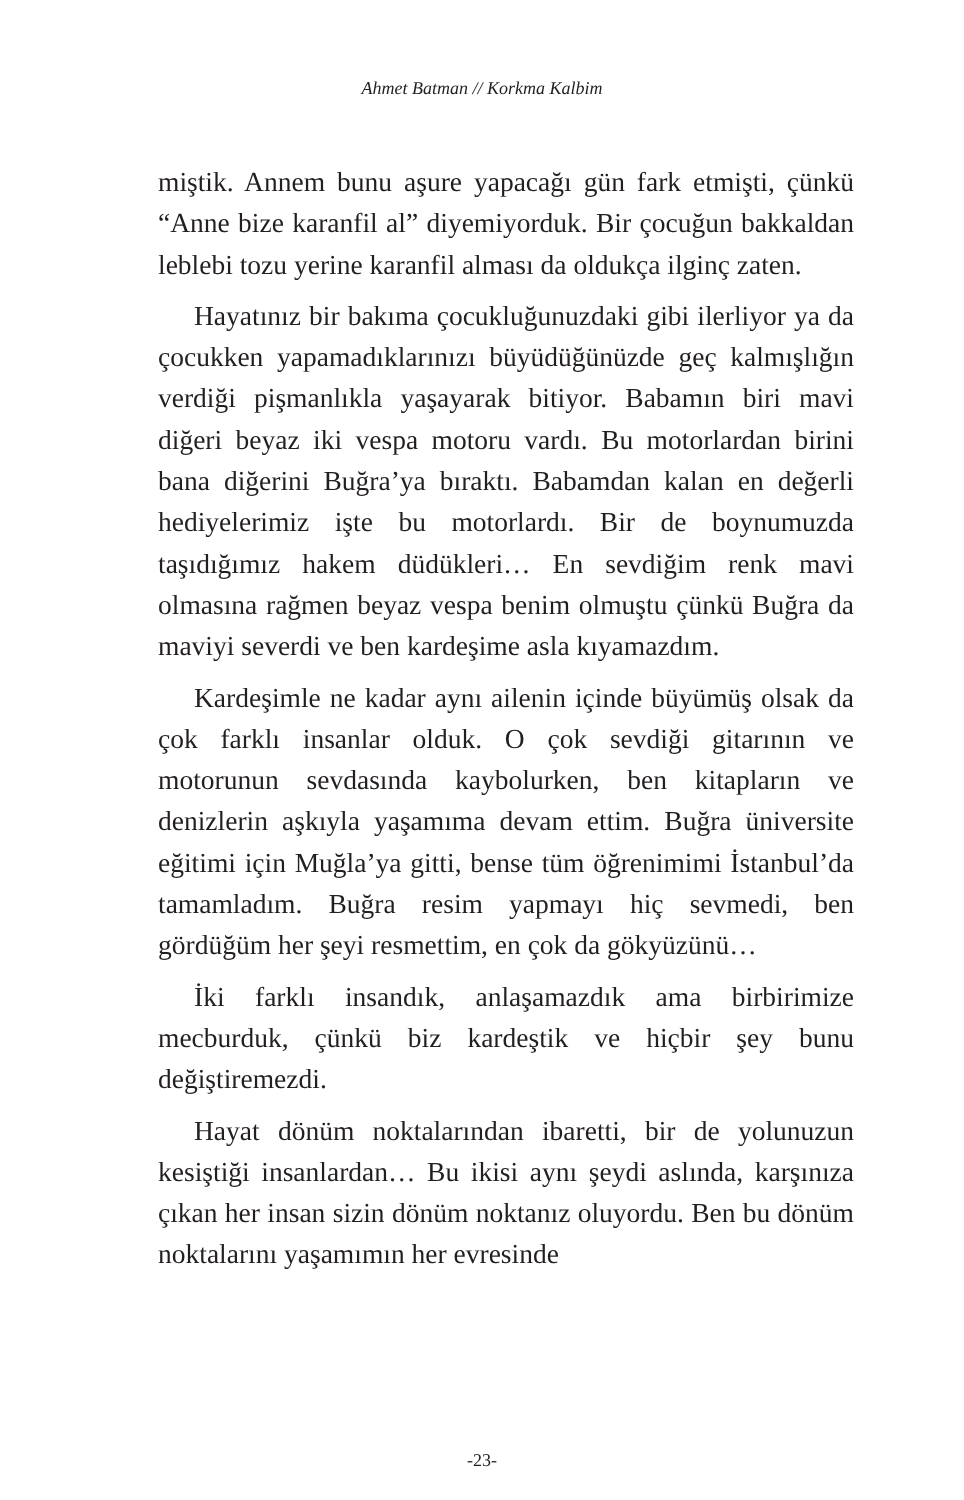Ahmet Batman // Korkma Kalbim
miştik. Annem bunu aşure yapacağı gün fark etmişti, çünkü “Anne bize karanfil al” diyemiyorduk. Bir çocuğun bakkaldan leblebi tozu yerine karanfil alması da oldukça ilginç zaten.
Hayatınız bir bakıma çocukluğunuzdaki gibi ilerliyor ya da çocukken yapamadıklarınızı büyüdüğünüzde geç kalmışlığın verdiği pişmanlıkla yaşayarak bitiyor. Babamın biri mavi diğeri beyaz iki vespa motoru vardı. Bu motorlardan birini bana diğerini Buğra’ya bıraktı. Babamdan kalan en değerli hediyelerimiz işte bu motorlardı. Bir de boynumuzda taşıdığımız hakem düdükleri… En sevdiğim renk mavi olmasına rağmen beyaz vespa benim olmuştu çünkü Buğra da maviyi severdi ve ben kardeşime asla kıyamazdım.
Kardeşimle ne kadar aynı ailenin içinde büyümüş olsak da çok farklı insanlar olduk. O çok sevdiği gitarının ve motorunun sevdasında kaybolurken, ben kitapların ve denizlerin aşkıyla yaşamıma devam ettim. Buğra üniversite eğitimi için Muğla’ya gitti, bense tüm öğrenimimi İstanbul’da tamamladım. Buğra resim yapmayı hiç sevmedi, ben gördüğüm her şeyi resmettim, en çok da gökyüzünü…
İki farklı insandık, anlaşamazdık ama birbirimize mecburduk, çünkü biz kardeştik ve hiçbir şey bunu değiştiremezdi.
Hayat dönüm noktalarından ibaretti, bir de yolunuzun kesiştiği insanlardan… Bu ikisi aynı şeydi aslında, karşınıza çıkan her insan sizin dönüm noktanız oluyordu. Ben bu dönüm noktalarını yaşamımın her evresinde
-23-